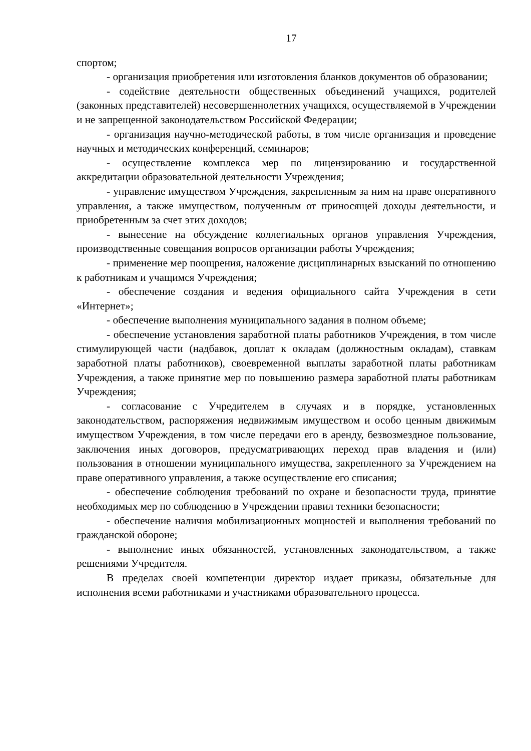17
спортом;
- организация приобретения или изготовления бланков документов об образовании;
- содействие деятельности общественных объединений учащихся, родителей (законных представителей) несовершеннолетних учащихся, осуществляемой в Учреждении и не запрещенной законодательством Российской Федерации;
- организация научно-методической работы, в том числе организация и проведение научных и методических конференций, семинаров;
- осуществление комплекса мер по лицензированию и государственной аккредитации образовательной деятельности Учреждения;
- управление имуществом Учреждения, закрепленным за ним на праве оперативного управления, а также имуществом, полученным от приносящей доходы деятельности, и приобретенным за счет этих доходов;
- вынесение на обсуждение коллегиальных органов управления Учреждения, производственные совещания вопросов организации работы Учреждения;
- применение мер поощрения, наложение дисциплинарных взысканий по отношению к работникам и учащимся Учреждения;
- обеспечение создания и ведения официального сайта Учреждения в сети «Интернет»;
- обеспечение выполнения муниципального задания в полном объеме;
- обеспечение установления заработной платы работников Учреждения, в том числе стимулирующей части (надбавок, доплат к окладам (должностным окладам), ставкам заработной платы работников), своевременной выплаты заработной платы работникам Учреждения, а также принятие мер по повышению размера заработной платы работникам Учреждения;
- согласование с Учредителем в случаях и в порядке, установленных законодательством, распоряжения недвижимым имуществом и особо ценным движимым имуществом Учреждения, в том числе передачи его в аренду, безвозмездное пользование, заключения иных договоров, предусматривающих переход прав владения и (или) пользования в отношении муниципального имущества, закрепленного за Учреждением на праве оперативного управления, а также осуществление его списания;
- обеспечение соблюдения требований по охране и безопасности труда, принятие необходимых мер по соблюдению в Учреждении правил техники безопасности;
- обеспечение наличия мобилизационных мощностей и выполнения требований по гражданской обороне;
- выполнение иных обязанностей, установленных законодательством, а также решениями Учредителя.
В пределах своей компетенции директор издает приказы, обязательные для исполнения всеми работниками и участниками образовательного процесса.